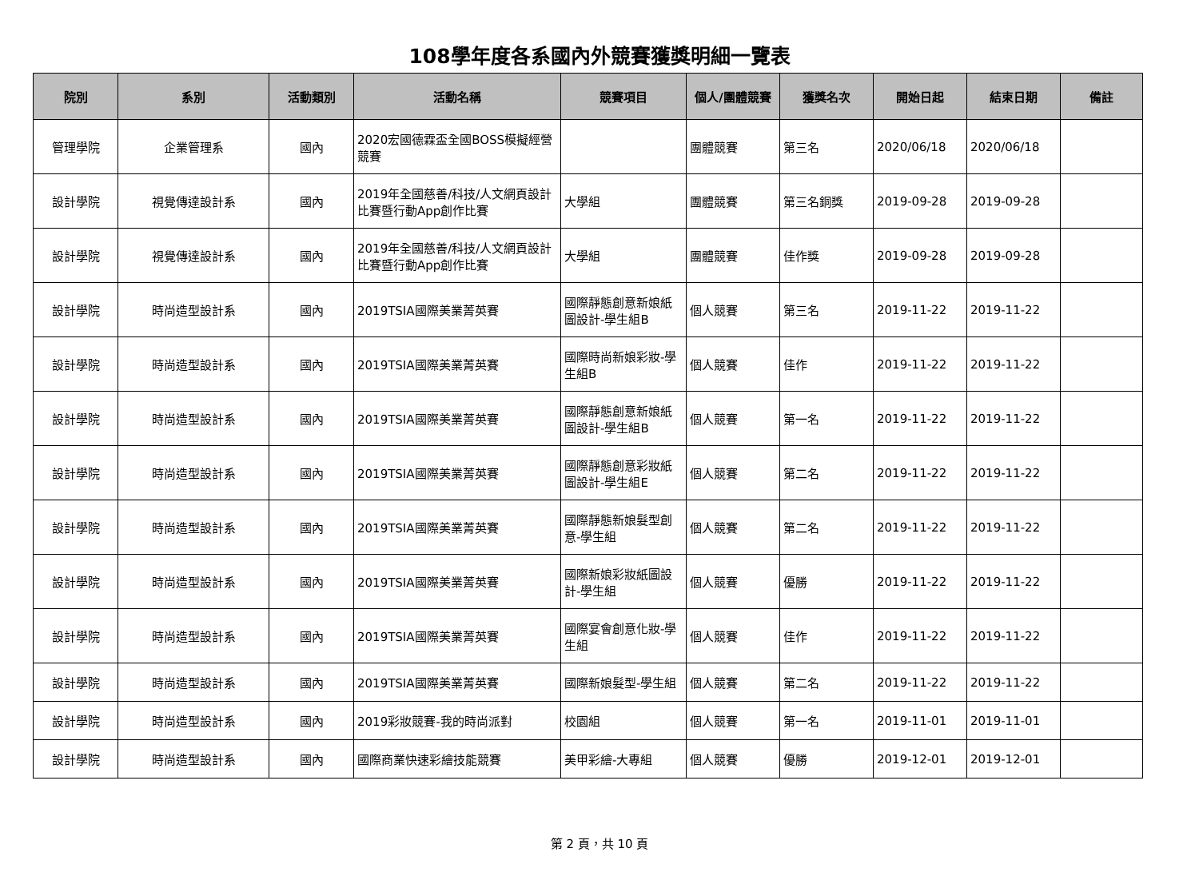108學年度各系國內外競賽獲獎明細一覽表
| 院別 | 系別 | 活動類別 | 活動名稱 | 競賽項目 | 個人/團體競賽 | 獲獎名次 | 開始日起 | 結束日期 | 備註 |
| --- | --- | --- | --- | --- | --- | --- | --- | --- | --- |
| 管理學院 | 企業管理系 | 國內 | 2020宏國德霖盃全國BOSS模擬經營競賽 | | 團體競賽 | 第三名 | 2020/06/18 | 2020/06/18 | |
| 設計學院 | 視覺傳達設計系 | 國內 | 2019年全國慈善/科技/人文網頁設計比賽暨行動App創作比賽 | 大學組 | 團體競賽 | 第三名銅獎 | 2019-09-28 | 2019-09-28 | |
| 設計學院 | 視覺傳達設計系 | 國內 | 2019年全國慈善/科技/人文網頁設計比賽暨行動App創作比賽 | 大學組 | 團體競賽 | 佳作獎 | 2019-09-28 | 2019-09-28 | |
| 設計學院 | 時尚造型設計系 | 國內 | 2019TSIA國際美業菁英賽 | 國際靜態創意新娘紙圖設計-學生組B | 個人競賽 | 第三名 | 2019-11-22 | 2019-11-22 | |
| 設計學院 | 時尚造型設計系 | 國內 | 2019TSIA國際美業菁英賽 | 國際時尚新娘彩妝-學生組B | 個人競賽 | 佳作 | 2019-11-22 | 2019-11-22 | |
| 設計學院 | 時尚造型設計系 | 國內 | 2019TSIA國際美業菁英賽 | 國際靜態創意新娘紙圖設計-學生組B | 個人競賽 | 第一名 | 2019-11-22 | 2019-11-22 | |
| 設計學院 | 時尚造型設計系 | 國內 | 2019TSIA國際美業菁英賽 | 國際靜態創意彩妝紙圖設計-學生組E | 個人競賽 | 第二名 | 2019-11-22 | 2019-11-22 | |
| 設計學院 | 時尚造型設計系 | 國內 | 2019TSIA國際美業菁英賽 | 國際靜態新娘髮型創意-學生組 | 個人競賽 | 第二名 | 2019-11-22 | 2019-11-22 | |
| 設計學院 | 時尚造型設計系 | 國內 | 2019TSIA國際美業菁英賽 | 國際新娘彩妝紙圖設計-學生組 | 個人競賽 | 優勝 | 2019-11-22 | 2019-11-22 | |
| 設計學院 | 時尚造型設計系 | 國內 | 2019TSIA國際美業菁英賽 | 國際宴會創意化妝-學生組 | 個人競賽 | 佳作 | 2019-11-22 | 2019-11-22 | |
| 設計學院 | 時尚造型設計系 | 國內 | 2019TSIA國際美業菁英賽 | 國際新娘髮型-學生組 | 個人競賽 | 第二名 | 2019-11-22 | 2019-11-22 | |
| 設計學院 | 時尚造型設計系 | 國內 | 2019彩妝競賽-我的時尚派對 | 校園組 | 個人競賽 | 第一名 | 2019-11-01 | 2019-11-01 | |
| 設計學院 | 時尚造型設計系 | 國內 | 國際商業快速彩繪技能競賽 | 美甲彩繪-大專組 | 個人競賽 | 優勝 | 2019-12-01 | 2019-12-01 | |
第 2 頁，共 10 頁